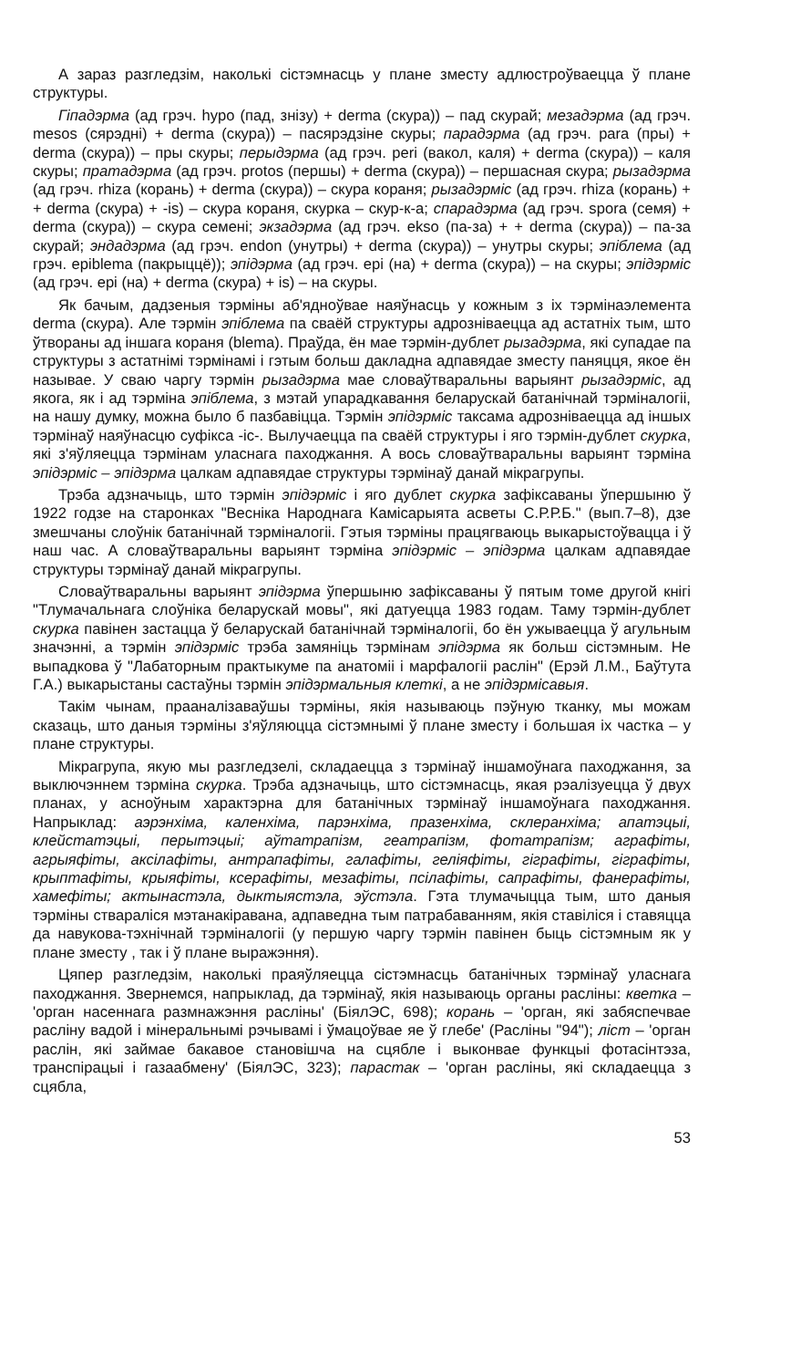А зараз разгледзім, наколькі сістэмнасць у плане зместу адлюстроўваецца ў плане структуры.
Гіпадэрма (ад грэч. hypo (пад, знізу) + derma (скура)) – пад скурай; мезадэрма (ад грэч. mesos (сярэдні) + derma (скура)) – пасярэдзіне скуры; парадэрма (ад грэч. para (пры) + derma (скура)) – пры скуры; перыдэрма (ад грэч. peri (вакол, каля) + derma (скура)) – каля скуры; пратадэрма (ад грэч. protos (першы) + derma (скура)) – першасная скура; рызадэрма (ад грэч. rhiza (корань) + derma (скура)) – скура кораня; рызадэрміс (ад грэч. rhiza (корань) + + derma (скура) + -is) – скура кораня, скурка – скур-к-а; спарадэрма (ад грэч. spora (семя) + derma (скура)) – скура семені; экзадэрма (ад грэч. ekso (па-за) + + derma (скура)) – па-за скурай; эндадэрма (ад грэч. endon (унутры) + derma (скура)) – унутры скуры; эпіблема (ад грэч. epiblema (пакрыццё)); эпідэрма (ад грэч. epi (на) + derma (скура)) – на скуры; эпідэрміс (ад грэч. epi (на) + derma (скура) + is) – на скуры.
Як бачым, дадзеныя тэрміны аб'ядноўвае наяўнасць у кожным з іх тэрмінаэлемента derma (скура). Але тэрмін эпіблема па сваёй структуры адрозніваецца ад астатніх тым, што ўтвораны ад іншага кораня (blema). Праўда, ён мае тэрмін-дублет рызадэрма, які супадае па структуры з астатнімі тэрмінамі і гэтым больш дакладна адпавядае зместу паняцця, якое ён называе. У сваю чаргу тэрмін рызадэрма мае словаўтваральны варыянт рызадэрміс, ад якога, як і ад тэрміна эпіблема, з мэтай упарадкавання беларускай батанічнай тэрміналогіі, на нашу думку, можна было б пазбавіцца. Тэрмін эпідэрміс таксама адрозніваецца ад іншых тэрмінаў наяўнасцю суфікса -іс-. Вылучаецца па сваёй структуры і яго тэрмін-дублет скурка, які з'яўляецца тэрмінам уласнага паходжання. А вось словаўтваральны варыянт тэрміна эпідэрміс – эпідэрма цалкам адпавядае структуры тэрмінаў данай мікрагрупы.
Трэба адзначыць, што тэрмін эпідэрміс і яго дублет скурка зафіксаваны ўпершыню ў 1922 годзе на старонках "Весніка Народнага Камісарыята асветы С.Р.Р.Б." (вып.7–8), дзе змешчаны слоўнік батанічнай тэрміналогіі. Гэтыя тэрміны працягваюць выкарыстоўвацца і ў наш час. А словаўтваральны варыянт тэрміна эпідэрміс – эпідэрма цалкам адпавядае структуры тэрмінаў данай мікрагрупы.
Словаўтваральны варыянт эпідэрма ўпершыню зафіксаваны ў пятым томе другой кнігі "Тлумачальнага слоўніка беларускай мовы", які датуецца 1983 годам. Таму тэрмін-дублет скурка павінен застацца ў беларускай батанічнай тэрміналогіі, бо ён ужываецца ў агульным значэнні, а тэрмін эпідэрміс трэба замяніць тэрмінам эпідэрма як больш сістэмным. Не выпадкова ў "Лабаторным практыкуме па анатоміі і марфалогіі раслін" (Ерэй Л.М., Баўтута Г.А.) выкарыстаны састаўны тэрмін эпідэрмальныя клеткі, а не эпідэрмісавыя.
Такім чынам, прааналізаваўшы тэрміны, якія называюць пэўную тканку, мы можам сказаць, што даныя тэрміны з'яўляюцца сістэмнымі ў плане зместу і большая іх частка – у плане структуры.
Мікрагрупа, якую мы разгледзелі, складаецца з тэрмінаў іншамоўнага паходжання, за выключэннем тэрміна скурка. Трэба адзначыць, што сістэмнасць, якая рэалізуецца ў двух планах, у асноўным характэрна для батанічных тэрмінаў іншамоўнага паходжання. Напрыклад: аэрэнхіма, каленхіма, парэнхіма, празенхіма, склеранхіма; апатэцыі, клейстатэцыі, перытэцыі; аўтатрапізм, геатрапізм, фотатрапізм; аграфіты, агрыяфіты, аксілафіты, антрапафіты, галафіты, геліяфіты, гіграфіты, гіграфіты, крыптафіты, крыяфіты, ксерафіты, мезафіты, псілафіты, сапрафіты, фанерафіты, хамефіты; актынастэла, дыктыястэла, эўстэла. Гэта тлумачыцца тым, што даныя тэрміны ствараліся мэтанакіравана, адпаведна тым патрабаванням, якія ставіліся і ставяцца да навукова-тэхнічнай тэрміналогіі (у першую чаргу тэрмін павінен быць сістэмным як у плане зместу , так і ў плане выражэння).
Цяпер разгледзім, наколькі праяўляецца сістэмнасць батанічных тэрмінаў уласнага паходжання. Звернемся, напрыклад, да тэрмінаў, якія называюць органы расліны: кветка – 'орган насеннага размнажэння расліны' (БіялЭС, 698); корань – 'орган, які забяспечвае расліну вадой і мінеральнымі рэчывамі і ўмацоўвае яе ў глебе' (Расліны "94"); ліст – 'орган раслін, які займае бакавое становішча на сцябле і выконвае функцыі фотасінтэза, транспірацыі і газаабмену' (БіялЭС, 323); парастак – 'орган расліны, які складаецца з сцябла,
53